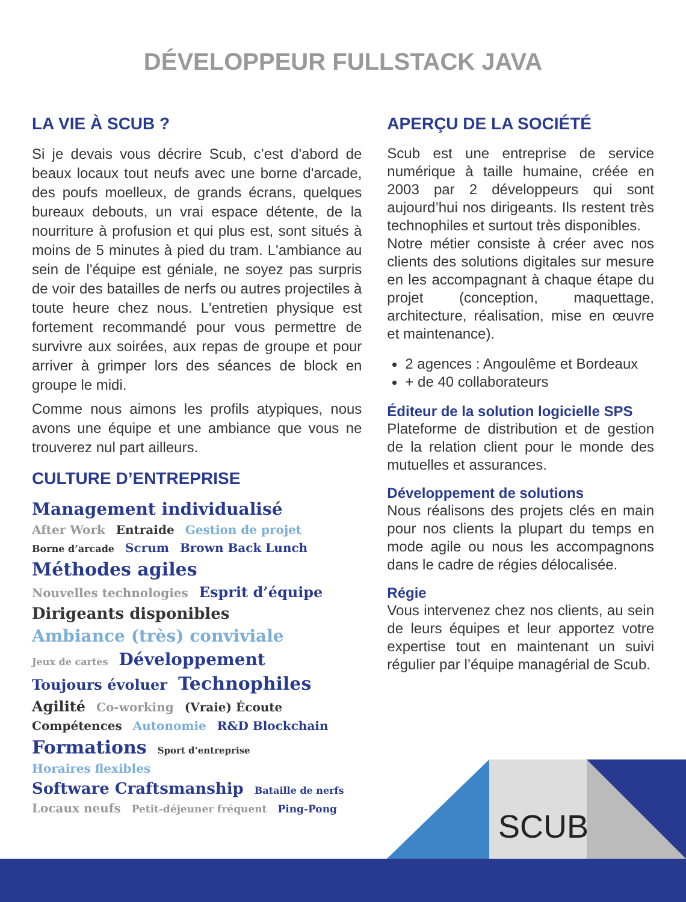DÉVELOPPEUR FULLSTACK JAVA
LA VIE À SCUB ?
Si je devais vous décrire Scub, c’est d'abord de beaux locaux tout neufs avec une borne d'arcade, des poufs moelleux, de grands écrans, quelques bureaux debouts, un vrai espace détente, de la nourriture à profusion et qui plus est, sont situés à moins de 5 minutes à pied du tram. L'ambiance au sein de l'équipe est géniale, ne soyez pas surpris de voir des batailles de nerfs ou autres projectiles à toute heure chez nous. L'entretien physique est fortement recommandé pour vous permettre de survivre aux soirées, aux repas de groupe et pour arriver à grimper lors des séances de block en groupe le midi.
Comme nous aimons les profils atypiques, nous avons une équipe et une ambiance que vous ne trouverez nul part ailleurs.
CULTURE D’ENTREPRISE
Management individualisé After Work Entraide Gestion de projet Borne d’arcade Scrum Brown Back Lunch Méthodes agiles Nouvelles technologies Esprit d’équipe Dirigeants disponibles Ambiance (très) conviviale Jeux de cartes Développement Toujours évoluer Technophiles Agilité Co-working (Vraie) Écoute Compétences Autonomie R&D Blockchain Formations Sport d’entreprise Horaires flexibles Software Craftsmanship Bataille de nerfs Locaux neufs Petit-déjeuner fréquent Ping-Pong
APERÇU DE LA SOCIÉTÉ
Scub est une entreprise de service numérique à taille humaine, créée en 2003 par 2 développeurs qui sont aujourd’hui nos dirigeants. Ils restent très technophiles et surtout très disponibles.
Notre métier consiste à créer avec nos clients des solutions digitales sur mesure en les accompagnant à chaque étape du projet (conception, maquettage, architecture, réalisation, mise en œuvre et maintenance).
2 agences : Angoulême et Bordeaux
+ de 40 collaborateurs
Éditeur de la solution logicielle SPS
Plateforme de distribution et de gestion de la relation client pour le monde des mutuelles et assurances.
Développement de solutions
Nous réalisons des projets clés en main pour nos clients la plupart du temps en mode agile ou nous les accompagnons dans le cadre de régies délocalisée.
Régie
Vous intervenez chez nos clients, au sein de leurs équipes et leur apportez votre expertise tout en maintenant un suivi régulier par l’équipe managérial de Scub.
SCUB